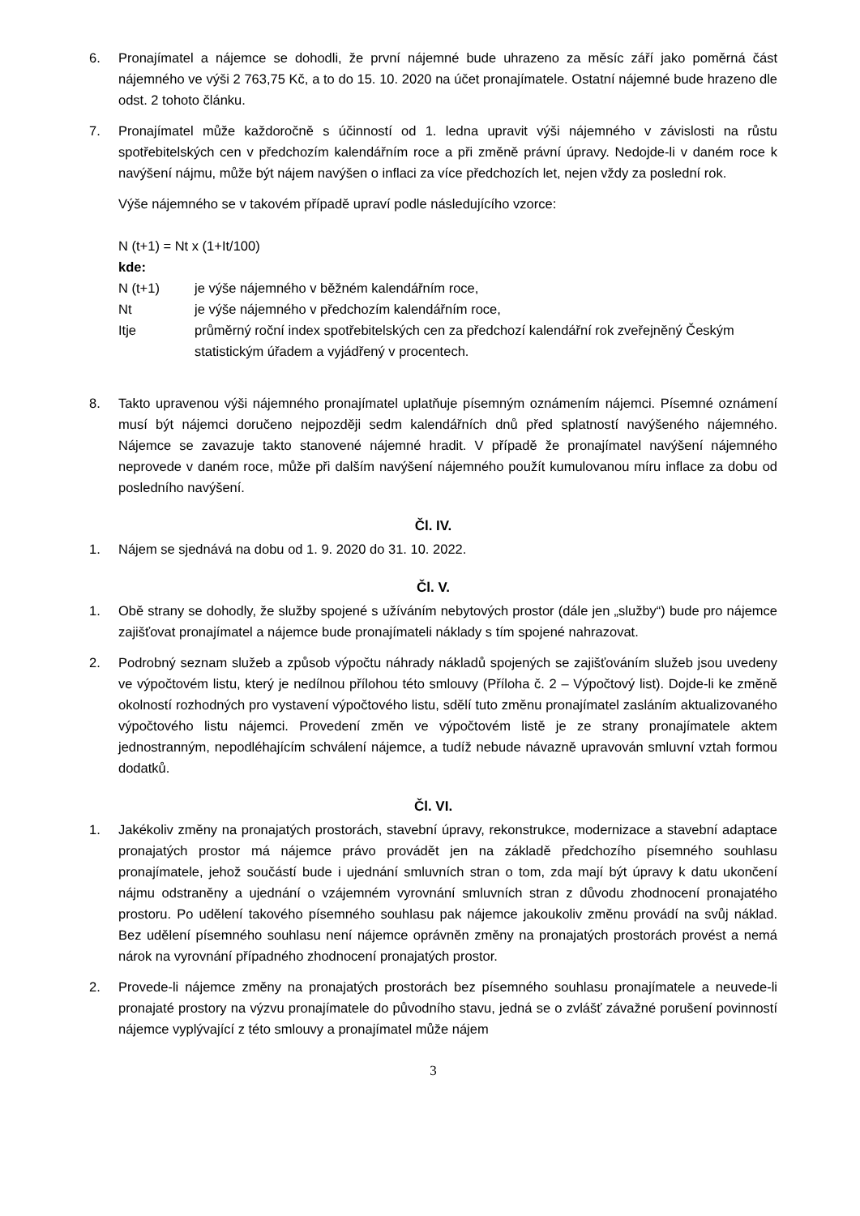6. Pronajímatel a nájemce se dohodli, že první nájemné bude uhrazeno za měsíc září jako poměrná část nájemného ve výši 2 763,75 Kč, a to do 15. 10. 2020 na účet pronajímatele. Ostatní nájemné bude hrazeno dle odst. 2 tohoto článku.
7. Pronajímatel může každoročně s účinností od 1. ledna upravit výši nájemného v závislosti na růstu spotřebitelských cen v předchozím kalendářním roce a při změně právní úpravy. Nedojde-li v daném roce k navýšení nájmu, může být nájem navýšen o inflaci za více předchozích let, nejen vždy za poslední rok.
Výše nájemného se v takovém případě upraví podle následujícího vzorce:
N (t+1) = Nt x (1+It/100)
kde:
N (t+1) je výše nájemného v běžném kalendářním roce,
Nt je výše nájemného v předchozím kalendářním roce,
Itje průměrný roční index spotřebitelských cen za předchozí kalendářní rok zveřejněný Českým statistickým úřadem a vyjádřený v procentech.
8. Takto upravenou výši nájemného pronajímatel uplatňuje písemným oznámením nájemci. Písemné oznámení musí být nájemci doručeno nejpozději sedm kalendářních dnů před splatností navýšeného nájemného. Nájemce se zavazuje takto stanovené nájemné hradit. V případě že pronajímatel navýšení nájemného neprovede v daném roce, může při dalším navýšení nájemného použít kumulovanou míru inflace za dobu od posledního navýšení.
Čl. IV.
1. Nájem se sjednává na dobu od 1. 9. 2020 do 31. 10. 2022.
Čl. V.
1. Obě strany se dohodly, že služby spojené s užíváním nebytových prostor (dále jen „služby“) bude pro nájemce zajišťovat pronajímatel a nájemce bude pronajímateli náklady s tím spojené nahrazovat.
2. Podrobný seznam služeb a způsob výpočtu náhrady nákladů spojených se zajišťováním služeb jsou uvedeny ve výpočtovém listu, který je nedílnou přílohou této smlouvy (Příloha č. 2 – Výpočtový list). Dojde-li ke změně okolností rozhodných pro vystavení výpočtového listu, sdělí tuto změnu pronajímatel zasláním aktualizovaného výpočtového listu nájemci. Provedení změn ve výpočtovém listě je ze strany pronajímatele aktem jednostranným, nepodléhajícím schválení nájemce, a tudíž nebude návazně upravován smluvní vztah formou dodatků.
Čl. VI.
1. Jakékoliv změny na pronajatých prostorách, stavební úpravy, rekonstrukce, modernizace a stavební adaptace pronajatých prostor má nájemce právo provádět jen na základě předchozího písemného souhlasu pronajímatele, jehož součástí bude i ujednání smluvních stran o tom, zda mají být úpravy k datu ukončení nájmu odstraněny a ujednání o vzájemném vyrovnání smluvních stran z důvodu zhodnocení pronajatého prostoru. Po udělení takového písemného souhlasu pak nájemce jakoukoliv změnu provádí na svůj náklad. Bez udělení písemného souhlasu není nájemce oprávněn změny na pronajatých prostorách provést a nemá nárok na vyrovnání případného zhodnocení pronajatých prostor.
2. Provede-li nájemce změny na pronajatých prostorách bez písemného souhlasu pronajímatele a neuvede-li pronajaté prostory na výzvu pronajímatele do původního stavu, jedná se o zvlášť závažné porušení povinností nájemce vyplývající z této smlouvy a pronajímatel může nájem
3